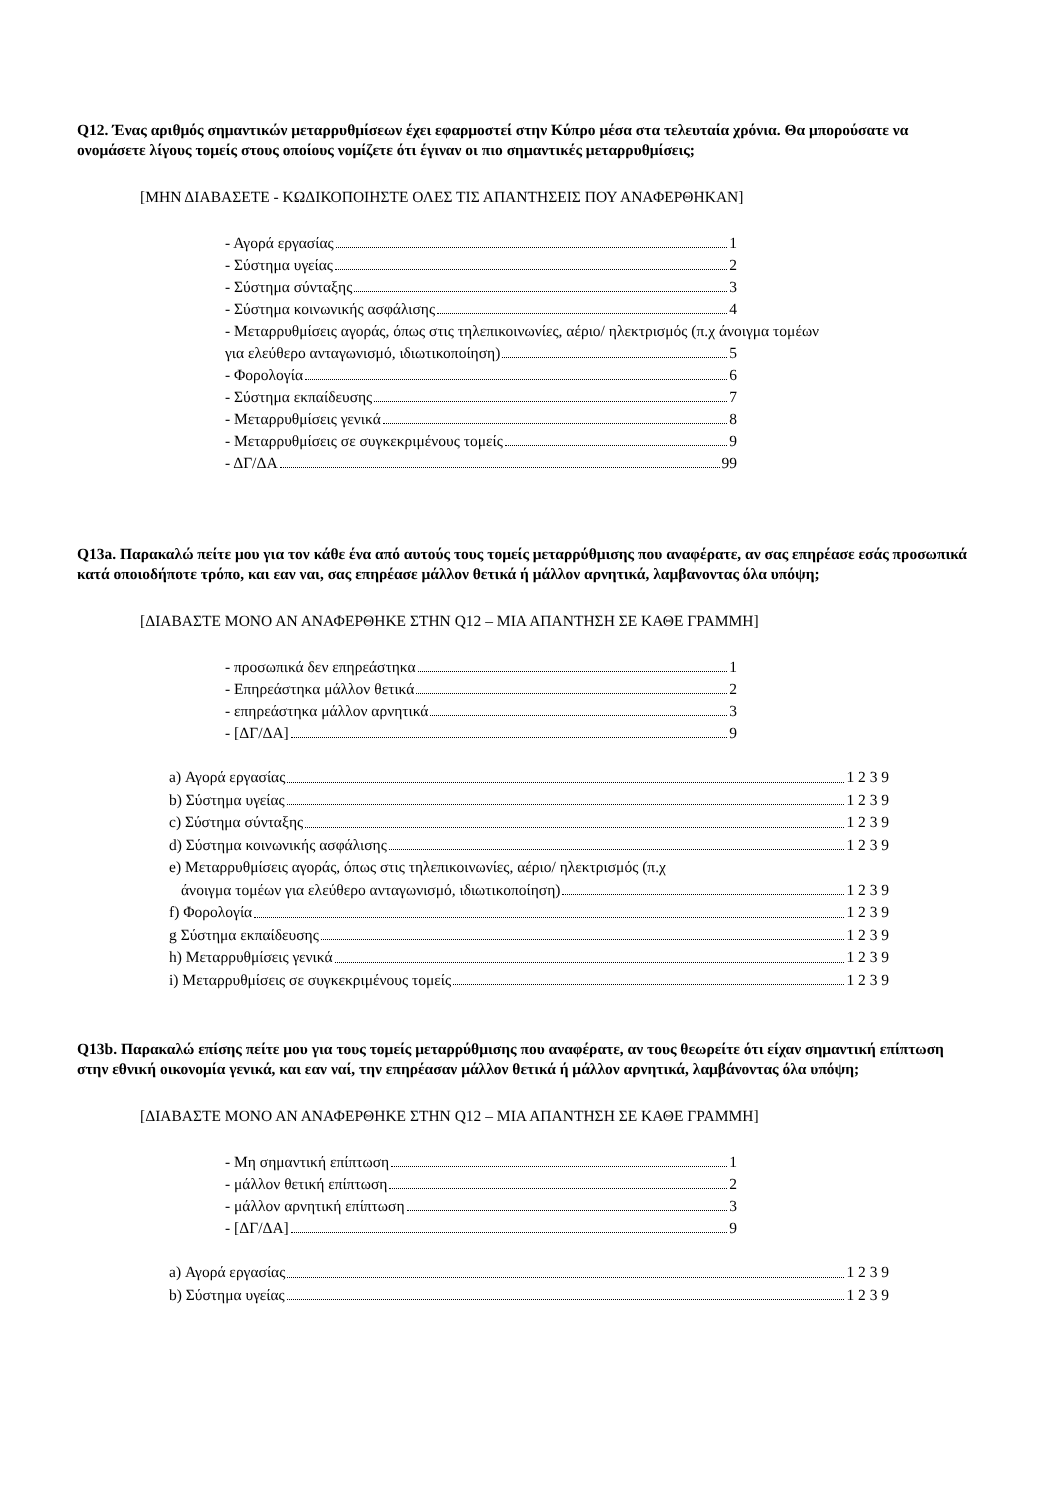Q12. Ένας αριθμός σημαντικών μεταρρυθμίσεων έχει εφαρμοστεί στην Κύπρο μέσα στα τελευταία χρόνια. Θα μπορούσατε να ονομάσετε λίγους τομείς στους οποίους νομίζετε ότι έγιναν οι πιο σημαντικές μεταρρυθμίσεις;
[ΜΗΝ ΔΙΑΒΑΣΕΤΕ - ΚΩΔΙΚΟΠΟΙΗΣΤΕ ΟΛΕΣ ΤΙΣ ΑΠΑΝΤΗΣΕΙΣ ΠΟΥ ΑΝΑΦΕΡΘΗΚΑΝ]
- Αγορά εργασίας 1
- Σύστημα υγείας 2
- Σύστημα σύνταξης 3
- Σύστημα κοινωνικής ασφάλισης 4
- Μεταρρυθμίσεις αγοράς, όπως στις τηλεπικοινωνίες, αέριο/ ηλεκτρισμός (π.χ άνοιγμα τομέων
για ελεύθερο ανταγωνισμό, ιδιωτικοποίηση) 5
- Φορολογία 6
- Σύστημα εκπαίδευσης 7
- Μεταρρυθμίσεις γενικά 8
- Μεταρρυθμίσεις σε συγκεκριμένους τομείς 9
- ΔΓ/ΔΑ 99
Q13a. Παρακαλώ πείτε μου για τον κάθε ένα από αυτούς τους τομείς μεταρρύθμισης που αναφέρατε, αν σας επηρέασε εσάς προσωπικά κατά οποιοδήποτε τρόπο, και εαν ναι, σας επηρέασε μάλλον θετικά ή μάλλον αρνητικά, λαμβανοντας όλα υπόψη;
[ΔΙΑΒΑΣΤΕ ΜΟΝΟ ΑΝ ΑΝΑΦΕΡΘΗΚΕ ΣΤΗΝ Q12 – ΜΙΑ ΑΠΑΝΤΗΣΗ ΣΕ ΚΑΘΕ ΓΡΑΜΜΗ]
- προσωπικά δεν επηρεάστηκα 1
- Επηρεάστηκα μάλλον θετικά 2
- επηρεάστηκα μάλλον αρνητικά 3
- [ΔΓ/ΔΑ] 9
a) Αγορά εργασίας 1 2 3 9
b) Σύστημα υγείας 1 2 3 9
c) Σύστημα σύνταξης 1 2 3 9
d) Σύστημα κοινωνικής ασφάλισης 1 2 3 9
e) Μεταρρυθμίσεις αγοράς, όπως στις τηλεπικοινωνίες, αέριο/ ηλεκτρισμός (π.χ
άνοιγμα τομέων για ελεύθερο ανταγωνισμό, ιδιωτικοποίηση) 1 2 3 9
f) Φορολογία 1 2 3 9
g Σύστημα εκπαίδευσης 1 2 3 9
h) Μεταρρυθμίσεις γενικά 1 2 3 9
i) Μεταρρυθμίσεις σε συγκεκριμένους τομείς 1 2 3 9
Q13b. Παρακαλώ επίσης πείτε μου για τους τομείς μεταρρύθμισης που αναφέρατε, αν τους θεωρείτε ότι είχαν σημαντική επίπτωση στην εθνική οικονομία γενικά, και εαν ναί, την επηρέασαν μάλλον θετικά ή μάλλον αρνητικά, λαμβάνοντας όλα υπόψη;
[ΔΙΑΒΑΣΤΕ ΜΟΝΟ ΑΝ ΑΝΑΦΕΡΘΗΚΕ ΣΤΗΝ Q12 – ΜΙΑ ΑΠΑΝΤΗΣΗ ΣΕ ΚΑΘΕ ΓΡΑΜΜΗ]
- Μη σημαντική επίπτωση 1
- μάλλον θετική επίπτωση 2
- μάλλον αρνητική επίπτωση 3
- [ΔΓ/ΔΑ] 9
a) Αγορά εργασίας 1 2 3 9
b) Σύστημα υγείας 1 2 3 9